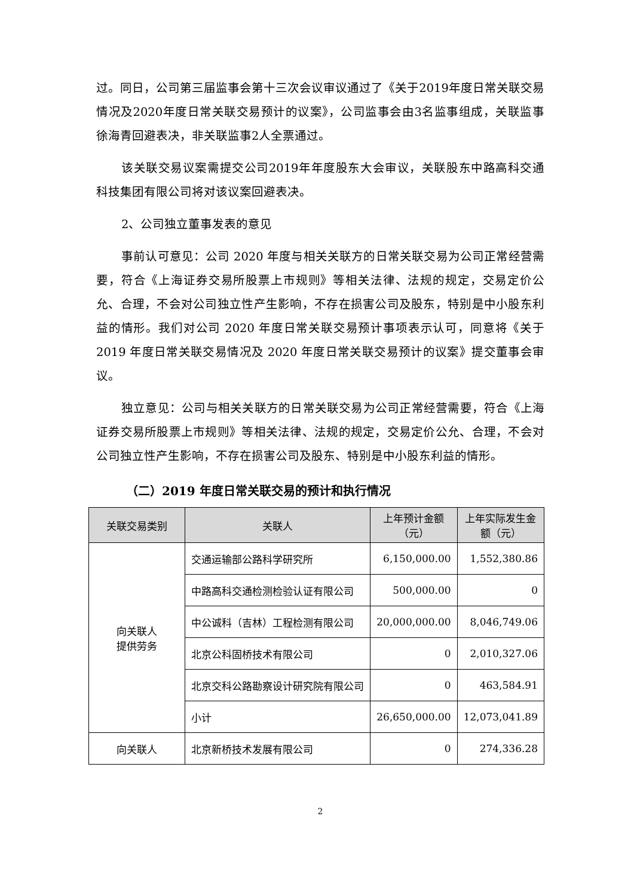过。同日，公司第三届监事会第十三次会议审议通过了《关于2019年度日常关联交易情况及2020年度日常关联交易预计的议案》，公司监事会由3名监事组成，关联监事徐海青回避表决，非关联监事2人全票通过。
该关联交易议案需提交公司2019年年度股东大会审议，关联股东中路高科交通科技集团有限公司将对该议案回避表决。
2、公司独立董事发表的意见
事前认可意见：公司 2020 年度与相关关联方的日常关联交易为公司正常经营需要，符合《上海证券交易所股票上市规则》等相关法律、法规的规定，交易定价公允、合理，不会对公司独立性产生影响，不存在损害公司及股东，特别是中小股东利益的情形。我们对公司 2020 年度日常关联交易预计事项表示认可，同意将《关于 2019 年度日常关联交易情况及 2020 年度日常关联交易预计的议案》提交董事会审议。
独立意见：公司与相关关联方的日常关联交易为公司正常经营需要，符合《上海证券交易所股票上市规则》等相关法律、法规的规定，交易定价公允、合理，不会对公司独立性产生影响，不存在损害公司及股东、特别是中小股东利益的情形。
（二）2019 年度日常关联交易的预计和执行情况
| 关联交易类别 | 关联人 | 上年预计金额（元） | 上年实际发生金额（元） |
| --- | --- | --- | --- |
| 向关联人 提供劳务 | 交通运输部公路科学研究所 | 6,150,000.00 | 1,552,380.86 |
| | 中路高科交通检测检验认证有限公司 | 500,000.00 | 0 |
| | 中公诚科（吉林）工程检测有限公司 | 20,000,000.00 | 8,046,749.06 |
| | 北京公科固桥技术有限公司 | 0 | 2,010,327.06 |
| | 北京交科公路勘察设计研究院有限公司 | 0 | 463,584.91 |
| | 小计 | 26,650,000.00 | 12,073,041.89 |
| 向关联人 | 北京新桥技术发展有限公司 | 0 | 274,336.28 |
2